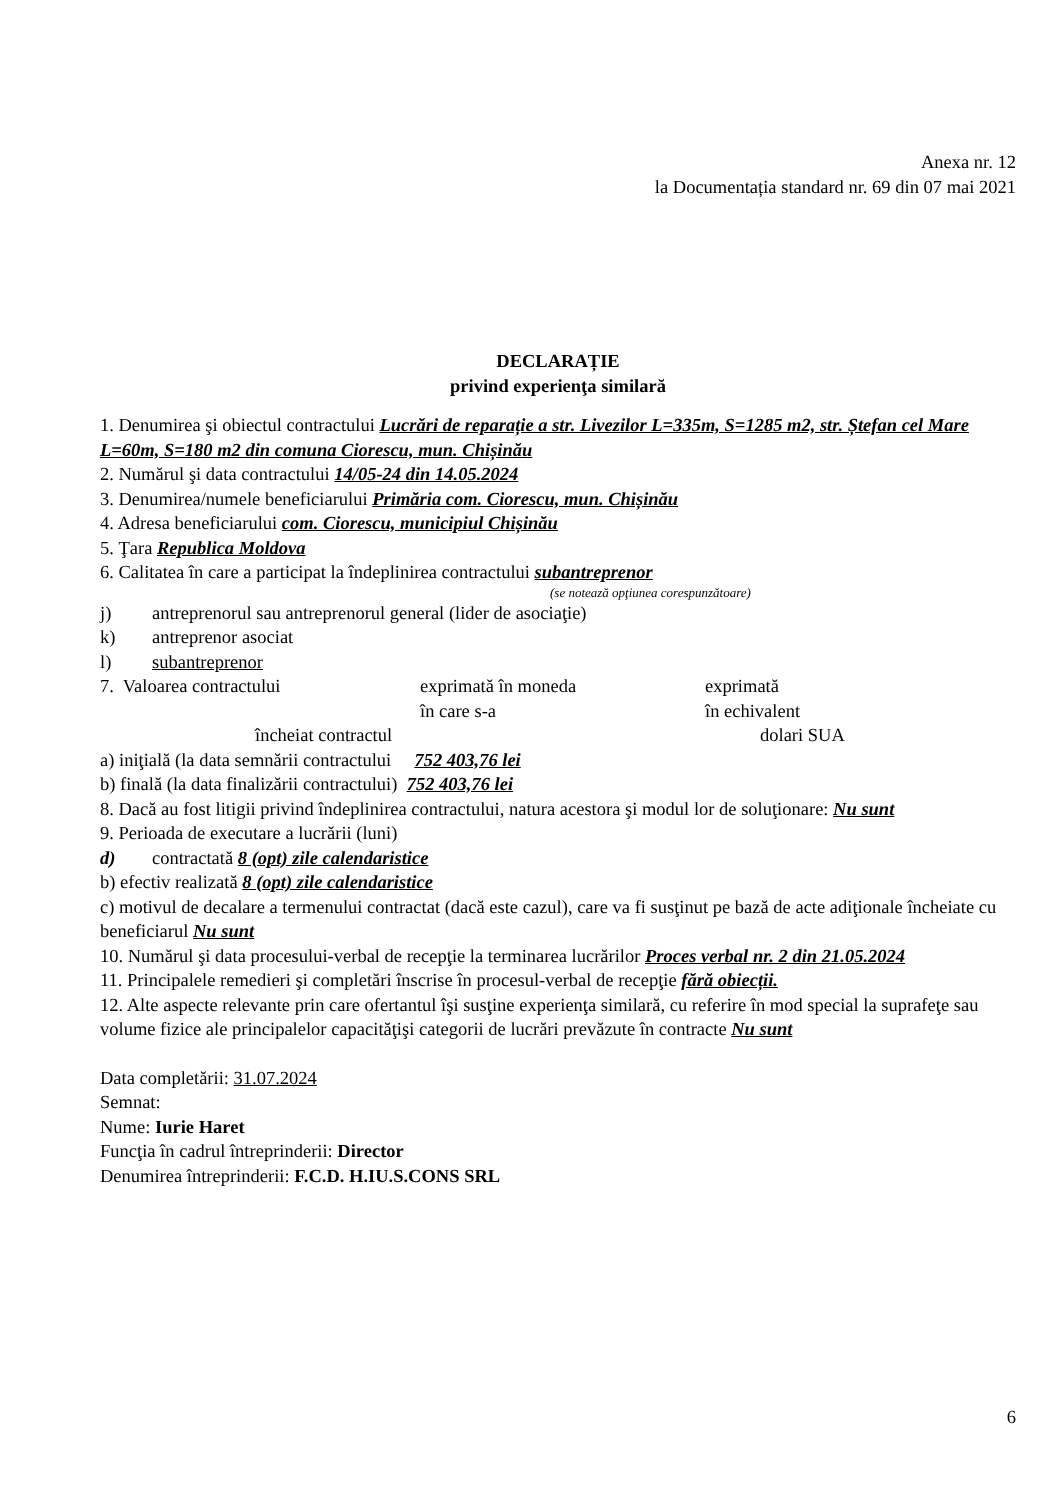Anexa nr. 12
la Documentația standard nr. 69 din 07 mai 2021
DECLARAȚIE
privind experienţa similară
1. Denumirea şi obiectul contractului Lucrări de reparație a str. Livezilor L=335m, S=1285 m2, str. Ștefan cel Mare L=60m, S=180 m2 din comuna Ciorescu, mun. Chișinău
2. Numărul şi data contractului 14/05-24 din 14.05.2024
3. Denumirea/numele beneficiarului Primăria com. Ciorescu, mun. Chișinău
4. Adresa beneficiarului com. Ciorescu, municipiul Chișinău
5. Ţara Republica Moldova
6. Calitatea în care a participat la îndeplinirea contractului subantreprenor
(se notează opţiunea corespunzătoare)
j) antreprenorul sau antreprenorul general (lider de asociaţie)
k) antreprenor asociat
l) subantreprenor
7. Valoarea contractului exprimată în moneda
în care s-a
exprimată
în echivalent
încheiat contractul dolari SUA
a) iniţială (la data semnării contractului 752 403,76 lei
b) finală (la data finalizării contractului) 752 403,76 lei
8. Dacă au fost litigii privind îndeplinirea contractului, natura acestora şi modul lor de soluţionare: Nu sunt
9. Perioada de executare a lucrării (luni)
d) contractată 8 (opt) zile calendaristice
b) efectiv realizată 8 (opt) zile calendaristice
c) motivul de decalare a termenului contractat (dacă este cazul), care va fi susţinut pe bază de acte adiţionale încheiate cu beneficiarul Nu sunt
10. Numărul şi data procesului-verbal de recepţie la terminarea lucrărilor Proces verbal nr. 2 din 21.05.2024
11. Principalele remedieri şi completări înscrise în procesul-verbal de recepţie fără obiecții.
12. Alte aspecte relevante prin care ofertantul îşi susţine experienţa similară, cu referire în mod special la suprafeţe sau volume fizice ale principalelor capacităţişi categorii de lucrări prevăzute în contracte Nu sunt
Data completării: 31.07.2024
Semnat:
Nume: Iurie Haret
Funcţia în cadrul întreprinderii: Director
Denumirea întreprinderii: F.C.D. H.IU.S.CONS SRL
6